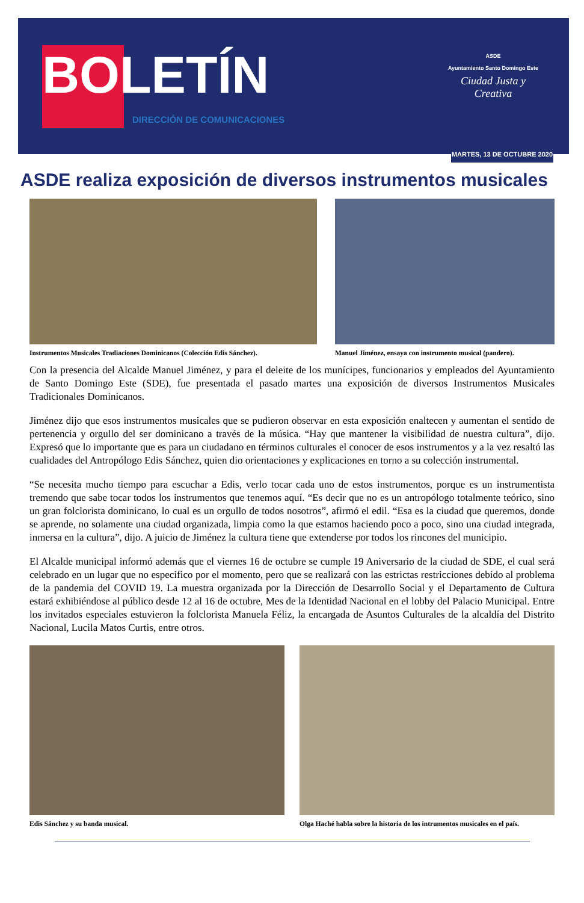BOLETÍN
DIRECCIÓN DE COMUNICACIONES
ASDE
Ayuntamiento Santo Domingo Este
Ciudad Justa y Creativa
MARTES, 13 DE OCTUBRE 2020
ASDE realiza exposición de diversos instrumentos musicales
Instrumentos Musicales Tradiaciones Dominicanos (Colección Edis Sánchez).
Manuel Jiménez, ensaya con instrumento musical (pandero).
Con la presencia del Alcalde Manuel Jiménez, y para el deleite de los munícipes, funcionarios y empleados del Ayuntamiento de Santo Domingo Este (SDE), fue presentada el pasado martes una exposición de diversos Instrumentos Musicales Tradicionales Dominicanos.
Jiménez dijo que esos instrumentos musicales que se pudieron observar en esta exposición enaltecen y aumentan el sentido de pertenencia y orgullo del ser dominicano a través de la música. “Hay que mantener la visibilidad de nuestra cultura”, dijo. Expresó que lo importante que es para un ciudadano en términos culturales el conocer de esos instrumentos y a la vez resaltó las cualidades del Antropólogo Edis Sánchez, quien dio orientaciones y explicaciones en torno a su colección instrumental.
“Se necesita mucho tiempo para escuchar a Edis, verlo tocar cada uno de estos instrumentos, porque es un instrumentista tremendo que sabe tocar todos los instrumentos que tenemos aquí. “Es decir que no es un antropólogo totalmente teórico, sino un gran folclorista dominicano, lo cual es un orgullo de todos nosotros”, afirmó el edil. “Esa es la ciudad que queremos, donde se aprende, no solamente una ciudad organizada, limpia como la que estamos haciendo poco a poco, sino una ciudad integrada, inmersa en la cultura”, dijo. A juicio de Jiménez la cultura tiene que extenderse por todos los rincones del municipio.
El Alcalde municipal informó además que el viernes 16 de octubre se cumple 19 Aniversario de la ciudad de SDE, el cual será celebrado en un lugar que no especifico por el momento, pero que se realizará con las estrictas restricciones debido al problema de la pandemia del COVID 19. La muestra organizada por la Dirección de Desarrollo Social y el Departamento de Cultura estará exhibiéndose al público desde 12 al 16 de octubre, Mes de la Identidad Nacional en el lobby del Palacio Municipal. Entre los invitados especiales estuvieron la folclorista Manuela Féliz, la encargada de Asuntos Culturales de la alcaldía del Distrito Nacional, Lucila Matos Curtis, entre otros.
Edis Sánchez y su banda musical.
Olga Haché habla sobre la historia de los intrumentos musicales en el país.